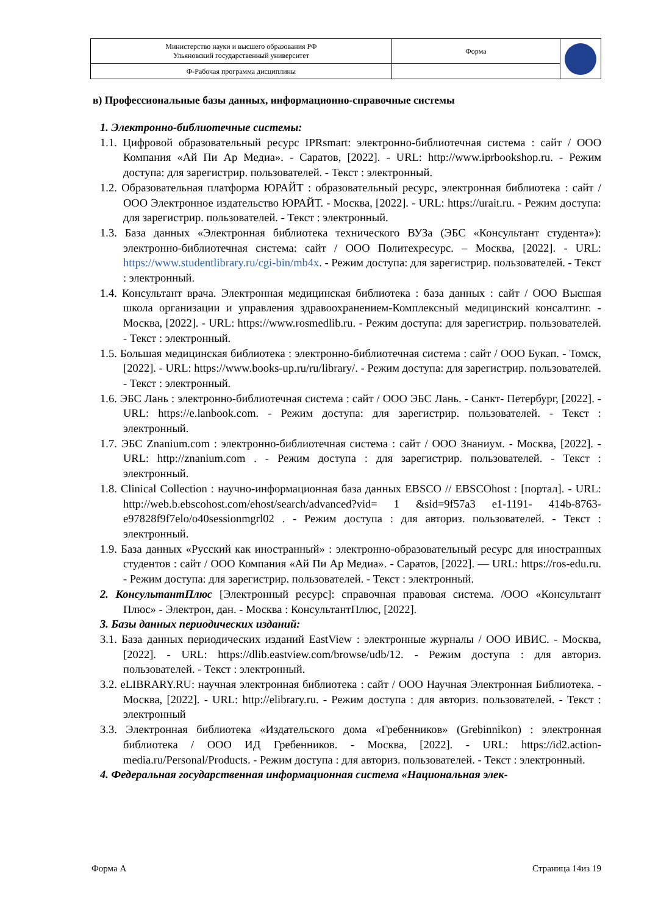| Министерство науки и высшего образования РФ Ульяновский государственный университет | Форма | |
| Ф-Рабочая программа дисциплины | | |
в) Профессиональные базы данных, информационно-справочные системы
1. Электронно-библиотечные системы:
1.1. Цифровой образовательный ресурс IPRsmart: электронно-библиотечная система : сайт / ООО Компания «Ай Пи Ар Медиа». - Саратов, [2022]. - URL: http://www.iprbookshop.ru. - Режим доступа: для зарегистрир. пользователей. - Текст : электронный.
1.2. Образовательная платформа ЮРАЙТ : образовательный ресурс, электронная библиотека : сайт / ООО Электронное издательство ЮРАЙТ. - Москва, [2022]. - URL: https://urait.ru. - Режим доступа: для зарегистрир. пользователей. - Текст : электронный.
1.3. База данных «Электронная библиотека технического ВУЗа (ЭБС «Консультант студента»): электронно-библиотечная система: сайт / ООО Политехресурс. – Москва, [2022]. - URL: https://www.studentlibrary.ru/cgi-bin/mb4x. - Режим доступа: для зарегистрир. пользователей. - Текст : электронный.
1.4. Консультант врача. Электронная медицинская библиотека : база данных : сайт / ООО Высшая школа организации и управления здравоохранением-Комплексный медицинский консалтинг. - Москва, [2022]. - URL: https://www.rosmedlib.ru. - Режим доступа: для зарегистрир. пользователей. - Текст : электронный.
1.5. Большая медицинская библиотека : электронно-библиотечная система : сайт / ООО Букап. - Томск, [2022]. - URL: https://www.books-up.ru/ru/library/. - Режим доступа: для зарегистрир. пользователей. - Текст : электронный.
1.6. ЭБС Лань : электронно-библиотечная система : сайт / ООО ЭБС Лань. - Санкт- Петербург, [2022]. - URL: https://e.lanbook.com. - Режим доступа: для зарегистрир. пользователей. - Текст : электронный.
1.7. ЭБС Znanium.com : электронно-библиотечная система : сайт / ООО Знаниум. - Москва, [2022]. - URL: http://znanium.com . - Режим доступа : для зарегистрир. пользователей. - Текст : электронный.
1.8. Clinical Collection : научно-информационная база данных EBSCO // EBSCOhost : [портал]. - URL: http://web.b.ebscohost.com/ehost/search/advanced?vid= 1 &sid=9f57a3 e1-1191- 414b-8763-e97828f9f7elo/o40sessionmgrl02 . - Режим доступа : для авториз. пользователей. - Текст : электронный.
1.9. База данных «Русский как иностранный» : электронно-образовательный ресурс для иностранных студентов : сайт / ООО Компания «Ай Пи Ар Медиа». - Саратов, [2022]. — URL: https://ros-edu.ru. - Режим доступа: для зарегистрир. пользователей. - Текст : электронный.
2. КонсультантПлюс [Электронный ресурс]: справочная правовая система. /ООО «Консультант Плюс» - Электрон, дан. - Москва : КонсультантПлюс, [2022].
3. Базы данных периодических изданий:
3.1. База данных периодических изданий EastView : электронные журналы / ООО ИВИС. - Москва, [2022]. - URL: https://dlib.eastview.com/browse/udb/12. - Режим доступа : для авториз. пользователей. - Текст : электронный.
3.2. eLIBRARY.RU: научная электронная библиотека : сайт / ООО Научная Электронная Библиотека. - Москва, [2022]. - URL: http://elibrary.ru. - Режим доступа : для авториз. пользователей. - Текст : электронный
3.3. Электронная библиотека «Издательского дома «Гребенников» (Grebinnikon) : электронная библиотека / ООО ИД Гребенников. - Москва, [2022]. - URL: https://id2.action- media.ru/Personal/Products. - Режим доступа : для авториз. пользователей. - Текст : электронный.
4. Федеральная государственная информационная система «Национальная элек-
Форма А Страница 14из 19